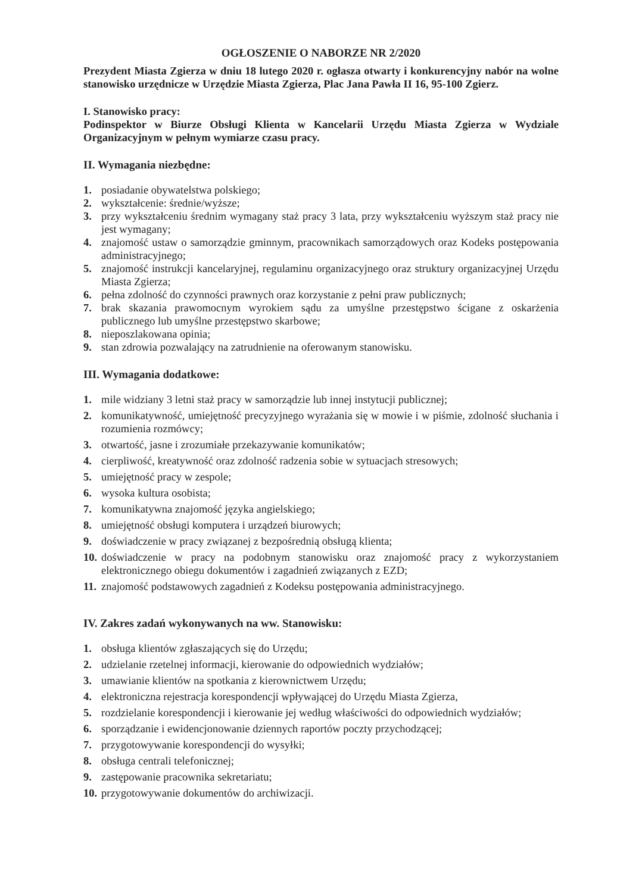OGŁOSZENIE O NABORZE NR 2/2020
Prezydent Miasta Zgierza w dniu 18 lutego 2020 r. ogłasza otwarty i konkurencyjny nabór na wolne stanowisko urzędnicze w Urzędzie Miasta Zgierza, Plac Jana Pawła II 16, 95-100 Zgierz.
I. Stanowisko pracy:
Podinspektor w Biurze Obsługi Klienta w Kancelarii Urzędu Miasta Zgierza w Wydziale Organizacyjnym w pełnym wymiarze czasu pracy.
II. Wymagania niezbędne:
1. posiadanie obywatelstwa polskiego;
2. wykształcenie: średnie/wyższe;
3. przy wykształceniu średnim wymagany staż pracy 3 lata, przy wykształceniu wyższym staż pracy nie jest wymagany;
4. znajomość ustaw o samorządzie gminnym, pracownikach samorządowych oraz Kodeks postępowania administracyjnego;
5. znajomość instrukcji kancelaryjnej, regulaminu organizacyjnego oraz struktury organizacyjnej Urzędu Miasta Zgierza;
6. pełna zdolność do czynności prawnych oraz korzystanie z pełni praw publicznych;
7. brak skazania prawomocnym wyrokiem sądu za umyślne przestępstwo ścigane z oskarżenia publicznego lub umyślne przestępstwo skarbowe;
8. nieposzlakowana opinia;
9. stan zdrowia pozwalający na zatrudnienie na oferowanym stanowisku.
III. Wymagania dodatkowe:
1. mile widziany 3 letni staż pracy w samorządzie lub innej instytucji publicznej;
2. komunikatywność, umiejętność precyzyjnego wyrażania się w mowie i w piśmie, zdolność słuchania i rozumienia rozmówcy;
3. otwartość, jasne i zrozumiałe przekazywanie komunikatów;
4. cierpliwość, kreatywność oraz zdolność radzenia sobie w sytuacjach stresowych;
5. umiejętność pracy w zespole;
6. wysoka kultura osobista;
7. komunikatywna znajomość języka angielskiego;
8. umiejętność obsługi komputera i urządzeń biurowych;
9. doświadczenie w pracy związanej z bezpośrednią obsługą klienta;
10. doświadczenie w pracy na podobnym stanowisku oraz znajomość pracy z wykorzystaniem elektronicznego obiegu dokumentów i zagadnień związanych z EZD;
11. znajomość podstawowych zagadnień z Kodeksu postępowania administracyjnego.
IV. Zakres zadań wykonywanych na ww. Stanowisku:
1. obsługa klientów zgłaszających się do Urzędu;
2. udzielanie rzetelnej informacji, kierowanie do odpowiednich wydziałów;
3. umawianie klientów na spotkania z kierownictwem Urzędu;
4. elektroniczna rejestracja korespondencji wpływającej do Urzędu Miasta Zgierza,
5. rozdzielanie korespondencji i kierowanie jej według właściwości do odpowiednich wydziałów;
6. sporządzanie i ewidencjonowanie dziennych raportów poczty przychodzącej;
7. przygotowywanie korespondencji do wysyłki;
8. obsługa centrali telefonicznej;
9. zastępowanie pracownika sekretariatu;
10. przygotowywanie dokumentów do archiwizacji.